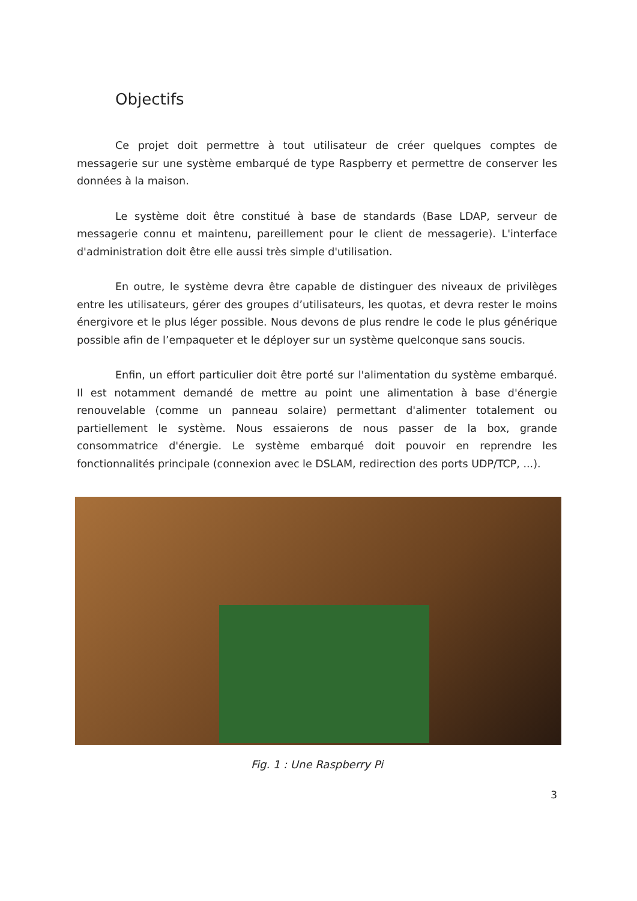Objectifs
Ce projet doit permettre à tout utilisateur de créer quelques comptes de messagerie sur une système embarqué de type Raspberry et permettre de conserver les données à la maison.
Le système doit être constitué à base de standards (Base LDAP, serveur de messagerie connu et maintenu, pareillement pour le client de messagerie). L'interface d'administration doit être elle aussi très simple d'utilisation.
En outre, le système devra être capable de distinguer des niveaux de privilèges entre les utilisateurs, gérer des groupes d’utilisateurs, les quotas, et devra rester le moins énergivore et le plus léger possible. Nous devons de plus rendre le code le plus générique possible afin de l’empaqueter et le déployer sur un système quelconque sans soucis.
Enfin, un effort particulier doit être porté sur l'alimentation du système embarqué. Il est notamment demandé de mettre au point une alimentation à base d'énergie renouvelable (comme un panneau solaire) permettant d'alimenter totalement ou partiellement le système. Nous essaierons de nous passer de la box, grande consommatrice d'énergie. Le système embarqué doit pouvoir en reprendre les fonctionnalités principale (connexion avec le DSLAM, redirection des ports UDP/TCP, ...).
Fig. 1 : Une Raspberry Pi
3